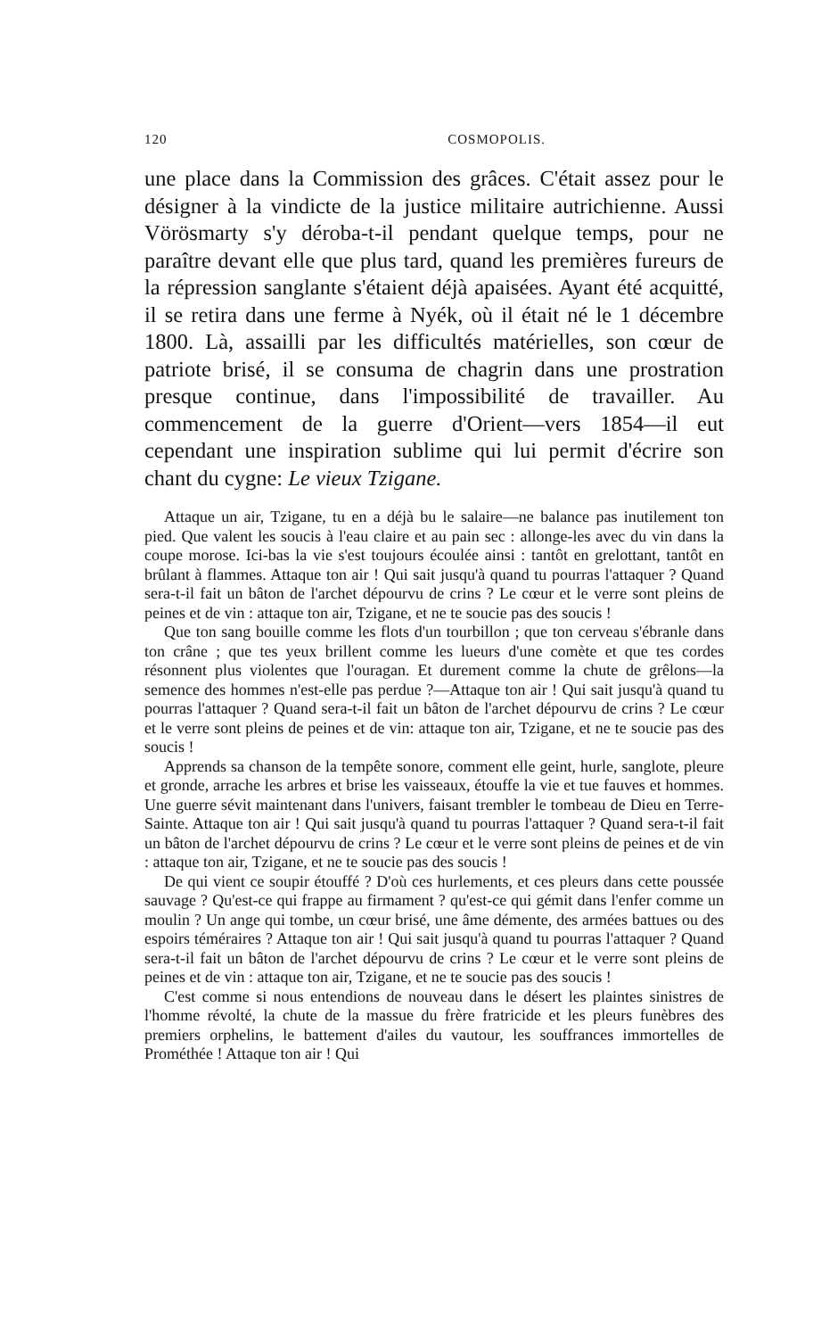120 COSMOPOLIS.
une place dans la Commission des grâces. C'était assez pour le désigner à la vindicte de la justice militaire autrichienne. Aussi Vörösmarty s'y déroba-t-il pendant quelque temps, pour ne paraître devant elle que plus tard, quand les premières fureurs de la répression sanglante s'étaient déjà apaisées. Ayant été acquitté, il se retira dans une ferme à Nyék, où il était né le 1 décembre 1800. Là, assailli par les difficultés matérielles, son cœur de patriote brisé, il se consuma de chagrin dans une prostration presque continue, dans l'impossibilité de travailler. Au commencement de la guerre d'Orient—vers 1854—il eut cependant une inspiration sublime qui lui permit d'écrire son chant du cygne: Le vieux Tzigane.
Attaque un air, Tzigane, tu en a déjà bu le salaire—ne balance pas inutilement ton pied. Que valent les soucis à l'eau claire et au pain sec : allonge-les avec du vin dans la coupe morose. Ici-bas la vie s'est toujours écoulée ainsi : tantôt en grelottant, tantôt en brûlant à flammes. Attaque ton air ! Qui sait jusqu'à quand tu pourras l'attaquer ? Quand sera-t-il fait un bâton de l'archet dépourvu de crins ? Le cœur et le verre sont pleins de peines et de vin : attaque ton air, Tzigane, et ne te soucie pas des soucis !
Que ton sang bouille comme les flots d'un tourbillon ; que ton cerveau s'ébranle dans ton crâne ; que tes yeux brillent comme les lueurs d'une comète et que tes cordes résonnent plus violentes que l'ouragan. Et durement comme la chute de grêlons—la semence des hommes n'est-elle pas perdue ?—Attaque ton air ! Qui sait jusqu'à quand tu pourras l'attaquer ? Quand sera-t-il fait un bâton de l'archet dépourvu de crins ? Le cœur et le verre sont pleins de peines et de vin: attaque ton air, Tzigane, et ne te soucie pas des soucis !
Apprends sa chanson de la tempête sonore, comment elle geint, hurle, sanglote, pleure et gronde, arrache les arbres et brise les vaisseaux, étouffe la vie et tue fauves et hommes. Une guerre sévit maintenant dans l'univers, faisant trembler le tombeau de Dieu en Terre-Sainte. Attaque ton air ! Qui sait jusqu'à quand tu pourras l'attaquer ? Quand sera-t-il fait un bâton de l'archet dépourvu de crins ? Le cœur et le verre sont pleins de peines et de vin : attaque ton air, Tzigane, et ne te soucie pas des soucis !
De qui vient ce soupir étouffé ? D'où ces hurlements, et ces pleurs dans cette poussée sauvage ? Qu'est-ce qui frappe au firmament ? qu'est-ce qui gémit dans l'enfer comme un moulin ? Un ange qui tombe, un cœur brisé, une âme démente, des armées battues ou des espoirs téméraires ? Attaque ton air ! Qui sait jusqu'à quand tu pourras l'attaquer ? Quand sera-t-il fait un bâton de l'archet dépourvu de crins ? Le cœur et le verre sont pleins de peines et de vin : attaque ton air, Tzigane, et ne te soucie pas des soucis !
C'est comme si nous entendions de nouveau dans le désert les plaintes sinistres de l'homme révolté, la chute de la massue du frère fratricide et les pleurs funèbres des premiers orphelins, le battement d'ailes du vautour, les souffrances immortelles de Prométhée ! Attaque ton air ! Qui